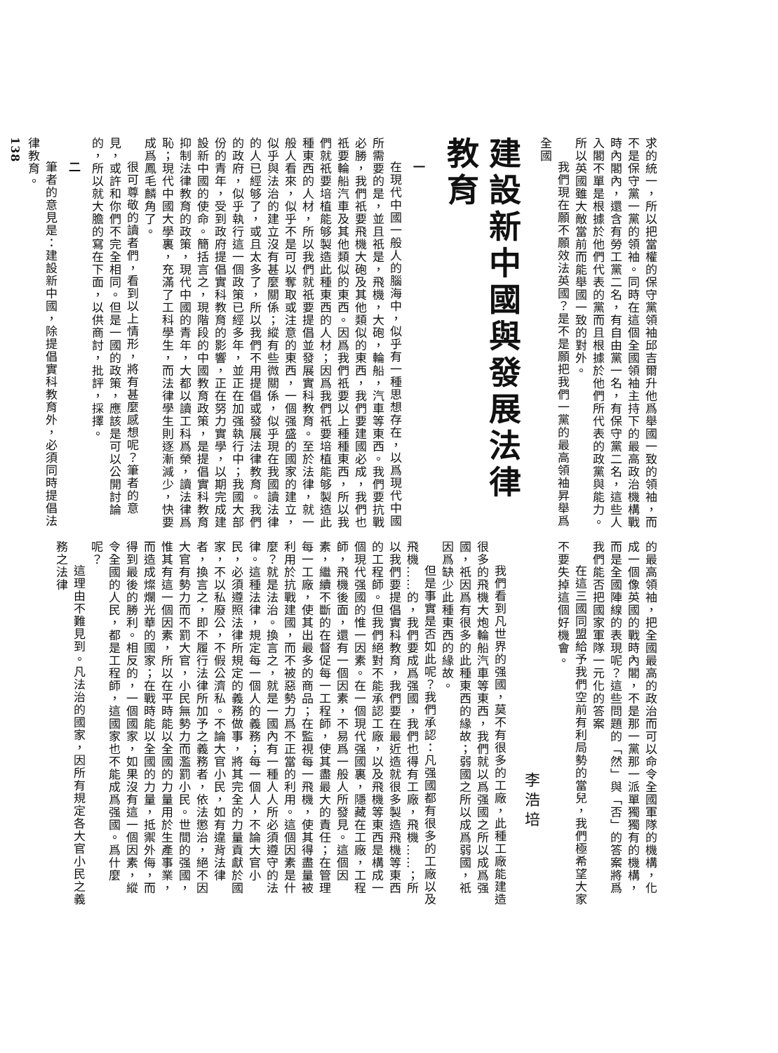求的統一，所以把當權的保守黨領袖邱吉爾升他爲舉國一致的領袖，而不是保守黨一黨的領袖。同時在這個全國領袖主持下的最高政治機構戰時內閣內，還含有勞工黨二名，有自由黨一名，有保守黨二名，這些人入閣不單是根據於他們代表的黨而且根據於他們所代表的政黨與能力。所以英國雖大敵當前而能舉國一致的對外。
我們現在願不願效法英國？是不是願把我們一黨的最高領袖昇舉爲全國
建設新中國與發展法律教育
一
在現代中國一般人的腦海中，似乎有一種思想存在，以爲現代中國所需要的是，並且祇是，飛機，大砲，輪船，汽車等東西。我們要抗戰必勝，我們祇要飛機大砲及其他類似的東西，我們要建國必成，我們也祇要輪船汽車及其他類似的東西。因爲我們祇要以上種種東西，所以我們就祇要培植能够製造此種東西的人材；因爲我們祇要培植能够製造此種東西的人材，所以我們就祇要提倡並發展實科教育。至於法律，就一般人看來，似乎不是可以奪取或注意的東西，一個强盛的國家的建立，似乎與法治的建立沒有甚麼關係；縱有些微關係，似乎現在我國讀法律的人已經够了，或且太多了，所以我們不用提倡或發展法律教育。我們的政府，似乎執行這一個政策已經多年，並正在加强執行中；我國大部份的青年，受到政府提倡實科教育的影響，正在努力實學，以期完成建設新中國的使命。簡括言之，現階段的中國教育政策，是提倡實科教育抑制法律教育的政策，現代中國的青年，大都以讀工科爲榮，讀法律爲恥；現代中國大學裏，充滿了工科學生，而法律學生則逐漸減少，快要成爲鳳毛麟角了。
很可尊敬的讀者們，看到以上情形，將有甚麼感想呢？筆者的意見，或許和你們不完全相同。但是一國的政策，應該是可以公開討論的，所以就大膽的寫在下面，以供商討，批評，採擇。
二
筆者的意見是：建設新中國，除提倡實科教育外，必須同時提倡法律教育。
138
的最高領袖，把全國最高的政治而可以命令全國軍隊的機構，化成一個像英國的戰時內閣，不是那一黨那一派單獨獨有的機構，而是全國陣線的表現呢？這些問題的「然」與「否」的答案將爲我們能否把國家軍隊一元化的答案
在這三國同盟給予我們空前有利局勢的當兒，我們極希望大家不要失掉這個好機會。
李浩培
我們看到凡世界的强國，莫不有很多的工廠，此種工廠能建造很多的飛機大炮輪船汽車等東西，我們就以爲强國之所以成爲强國，祇因爲有很多的此種東西的緣故；弱國之所以成爲弱國，祇因爲缺少此種東西的緣故。
但是事實是否如此呢？我們承認：凡强國都有很多的工廠以及飛機……的，我們要成爲强國，我們也得有工廠，飛機……；所以我們要提倡實科教育，我們要在最近造就很多製造飛機等東西的工程師。但我們絕對不能承認工廠，以及飛機等東西是構成一個現代强國的惟一因素。在一個現代强國裏，隱藏在工廠，工程師，飛機後面，還有一個因素，不易爲一般人所發見。這個因素，繼續不斷的在督促每一工程師，使其盡最大的責任；在管理每一工廠，使其出最多的商品；在監視每一飛機，使其得盡量被利用於抗戰建國，而不被惡勢力爲不正當的利用。這個因素是什麼？就是法治。換言之，就是一國內有一種人人所必須遵守的法律。這種法律，規定每一個人的義務；每一個人，不論大官小民，必須遵照法律所規定的義務做事，將其完全的力量貢獻於國家，不以私廢公，不假公濟私。不論大官小民，如有違背法律者，換言之，即不履行法律所加予之義務者，依法懲治，絕不因大官有勢力而不罰大官，小民無勢力而濫罰小民。世間的强國，惟其有這一個因素，所以在平時能以全國的力量用於生產事業，而造成燦爛光華的國家；在戰時能以全國的力量，抵禦外侮，而得到最後的勝利。相反的，一個國家，如果沒有這一個因素，縱令全國的人民，都是工程師，這國家也不能成爲强國。爲什麼呢？
這理由不難見到。凡法治的國家，因所有規定各大官小民之義務之法律